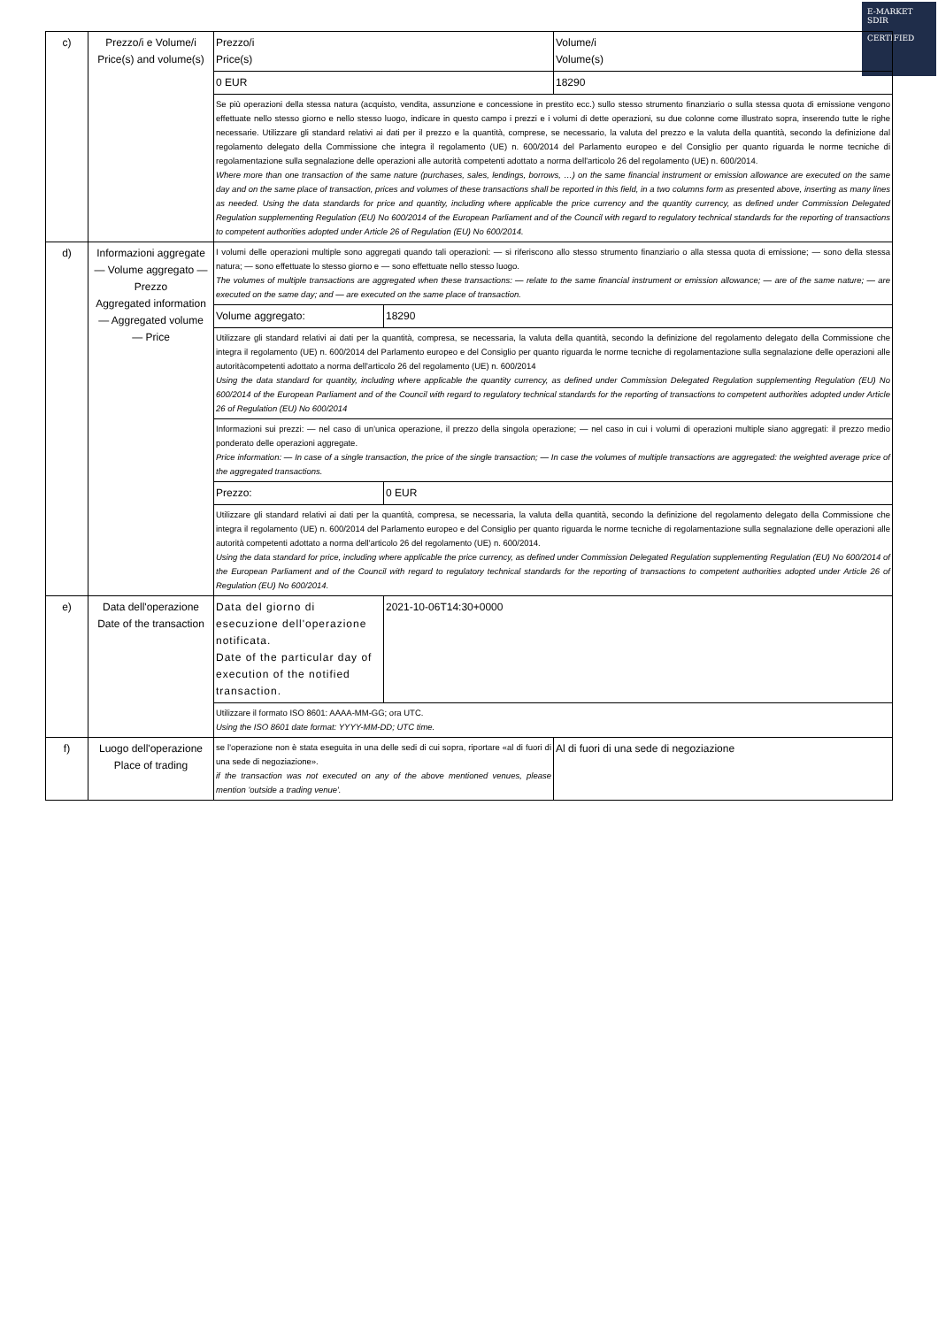E-MARKET
SDIR
CERTIFIED
| c) | Prezzo/i e Volume/i Price(s) and volume(s) | Prezzo/i Price(s) | | Volume/i Volume(s) |
| | | 0 EUR | | 18290 |
| | | Se più operazioni della stessa natura (acquisto, vendita, assunzione e concessione in prestito ecc.) sullo stesso strumento finanziario o sulla stessa quota di emissione vengono effettuate nello stesso giorno e nello stesso luogo, indicare in questo campo i prezzi e i volumi di dette operazioni, su due colonne come illustrato sopra, inserendo tutte le righe necessarie. Utilizzare gli standard relativi ai dati per il prezzo e la quantità, comprese, se necessario, la valuta del prezzo e la valuta della quantità, secondo la definizione dal regolamento delegato della Commissione che integra il regolamento (UE) n. 600/2014 del Parlamento europeo e del Consiglio per quanto riguarda le norme tecniche di regolamentazione sulla segnalazione delle operazioni alle autorità competenti adottato a norma dell'articolo 26 del regolamento (UE) n. 600/2014. Where more than one transaction of the same nature (purchases, sales, lendings, borrows, …) on the same financial instrument or emission allowance are executed on the same day and on the same place of transaction, prices and volumes of these transactions shall be reported in this field, in a two columns form as presented above, inserting as many lines as needed. Using the data standards for price and quantity, including where applicable the price currency and the quantity currency, as defined under Commission Delegated Regulation supplementing Regulation (EU) No 600/2014 of the European Parliament and of the Council with regard to regulatory technical standards for the reporting of transactions to competent authorities adopted under Article 26 of Regulation (EU) No 600/2014. | | |
| d) | Informazioni aggregate — Volume aggregato — Prezzo Aggregated information — Aggregated volume — Price | I volumi delle operazioni multiple sono aggregati quando tali operazioni: — si riferiscono allo stesso strumento finanziario o alla stessa quota di emissione; — sono della stessa natura; — sono effettuate lo stesso giorno e — sono effettuate nello stesso luogo. The volumes of multiple transactions are aggregated when these transactions: — relate to the same financial instrument or emission allowance; — are of the same nature; — are executed on the same day; and — are executed on the same place of transaction. | | |
| | | Volume aggregato: | 18290 | |
| | | Utilizzare gli standard relativi ai dati per la quantità, compresa, se necessaria, la valuta della quantità, secondo la definizione del regolamento delegato della Commissione che integra il regolamento (UE) n. 600/2014 del Parlamento europeo e del Consiglio per quanto riguarda le norme tecniche di regolamentazione sulla segnalazione delle operazioni alle autoritàcompetenti adottato a norma dell'articolo 26 del regolamento (UE) n. 600/2014 Using the data standard for quantity, including where applicable the quantity currency, as defined under Commission Delegated Regulation supplementing Regulation (EU) No 600/2014 of the European Parliament and of the Council with regard to regulatory technical standards for the reporting of transactions to competent authorities adopted under Article 26 of Regulation (EU) No 600/2014 | | |
| | | Informazioni sui prezzi: — nel caso di un'unica operazione, il prezzo della singola operazione; — nel caso in cui i volumi di operazioni multiple siano aggregati: il prezzo medio ponderato delle operazioni aggregate. Price information: — In case of a single transaction, the price of the single transaction; — In case the volumes of multiple transactions are aggregated: the weighted average price of the aggregated transactions. | | |
| | | Prezzo: | 0 EUR | |
| | | Utilizzare gli standard relativi ai dati per la quantità, compresa, se necessaria, la valuta della quantità, secondo la definizione del regolamento delegato della Commissione che integra il regolamento (UE) n. 600/2014 del Parlamento europeo e del Consiglio per quanto riguarda le norme tecniche di regolamentazione sulla segnalazione delle operazioni alle autorità competenti adottato a norma dell'articolo 26 del regolamento (UE) n. 600/2014. Using the data standard for price, including where applicable the price currency, as defined under Commission Delegated Regulation supplementing Regulation (EU) No 600/2014 of the European Parliament and of the Council with regard to regulatory technical standards for the reporting of transactions to competent authorities adopted under Article 26 of Regulation (EU) No 600/2014. | | |
| e) | Data dell'operazione Date of the transaction | Data del giorno di esecuzione dell'operazione notificata. Date of the particular day of execution of the notified transaction. | 2021-10-06T14:30+0000 | |
| | | Utilizzare il formato ISO 8601: AAAA-MM-GG; ora UTC. Using the ISO 8601 date format: YYYY-MM-DD; UTC time. | | |
| f) | Luogo dell'operazione Place of trading | se l'operazione non è stata eseguita in una delle sedi di cui sopra, riportare «al di fuori di una sede di negoziazione». if the transaction was not executed on any of the above mentioned venues, please mention 'outside a trading venue'. | | Al di fuori di una sede di negoziazione |